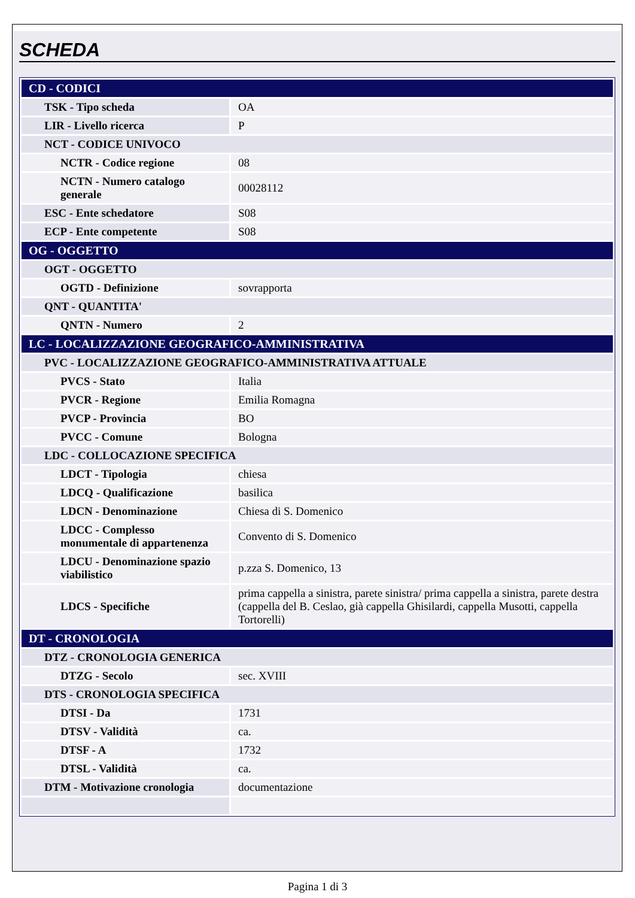SCHEDA
| CD - CODICI | |
| TSK - Tipo scheda | OA |
| LIR - Livello ricerca | P |
| NCT - CODICE UNIVOCO | |
| NCTR - Codice regione | 08 |
| NCTN - Numero catalogo generale | 00028112 |
| ESC - Ente schedatore | S08 |
| ECP - Ente competente | S08 |
| OG - OGGETTO | |
| OGT - OGGETTO | |
| OGTD - Definizione | sovrapporta |
| QNT - QUANTITA' | |
| QNTN - Numero | 2 |
| LC - LOCALIZZAZIONE GEOGRAFICO-AMMINISTRATIVA | |
| PVC - LOCALIZZAZIONE GEOGRAFICO-AMMINISTRATIVA ATTUALE | |
| PVCS - Stato | Italia |
| PVCR - Regione | Emilia Romagna |
| PVCP - Provincia | BO |
| PVCC - Comune | Bologna |
| LDC - COLLOCAZIONE SPECIFICA | |
| LDCT - Tipologia | chiesa |
| LDCQ - Qualificazione | basilica |
| LDCN - Denominazione | Chiesa di S. Domenico |
| LDCC - Complesso monumentale di appartenenza | Convento di S. Domenico |
| LDCU - Denominazione spazio viabilistico | p.zza S. Domenico, 13 |
| LDCS - Specifiche | prima cappella a sinistra, parete sinistra/ prima cappella a sinistra, parete destra (cappella del B. Ceslao, già cappella Ghisilardi, cappella Musotti, cappella Tortorelli) |
| DT - CRONOLOGIA | |
| DTZ - CRONOLOGIA GENERICA | |
| DTZG - Secolo | sec. XVIII |
| DTS - CRONOLOGIA SPECIFICA | |
| DTSI - Da | 1731 |
| DTSV - Validità | ca. |
| DTSF - A | 1732 |
| DTSL - Validità | ca. |
| DTM - Motivazione cronologia | documentazione |
Pagina 1 di 3